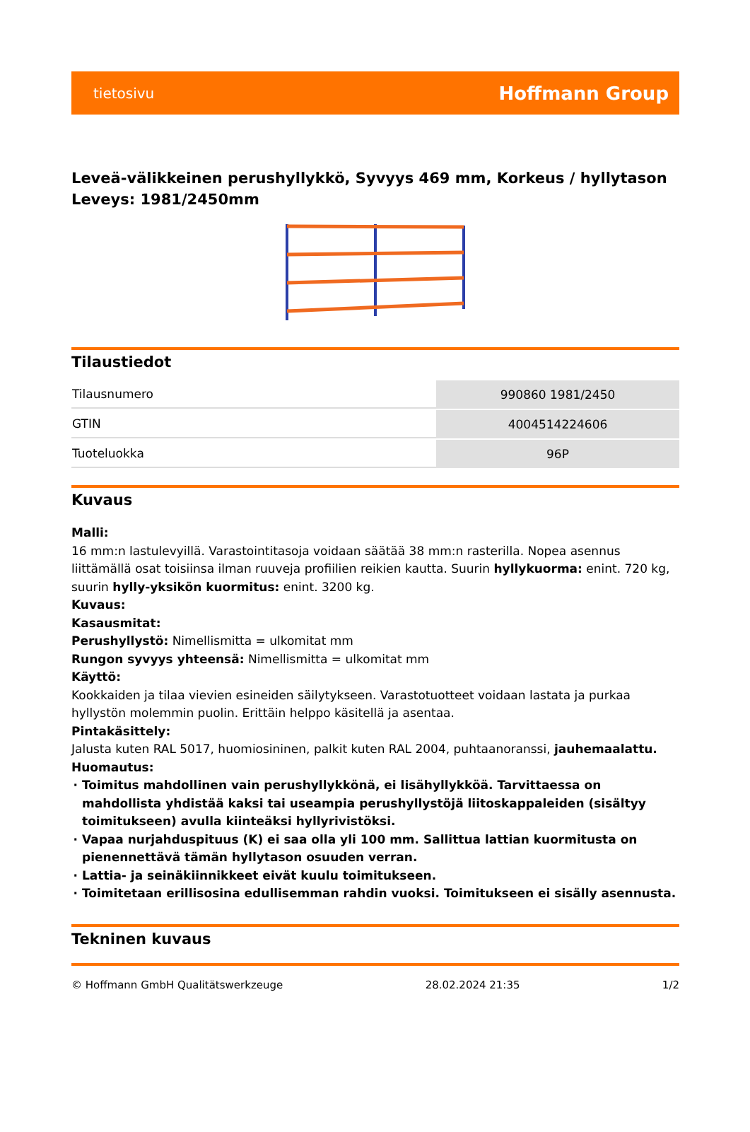tietosivu Hoffmann Group
Leveä-välikkeinen perushyllykkö, Syvyys 469 mm, Korkeus / hyllytason Leveys: 1981/2450mm
Tilaustiedot
| Tilausnumero | 990860 1981/2450 |
| GTIN | 4004514224606 |
| Tuoteluokka | 96P |
Kuvaus
Malli:
16 mm:n lastulevyillä. Varastointitasoja voidaan säätää 38 mm:n rasterilla. Nopea asennus liittämällä osat toisiinsa ilman ruuveja profiilien reikien kautta. Suurin hyllykuorma: enint. 720 kg, suurin hylly-yksikön kuormitus: enint. 3200 kg.
Kuvaus:
Kasausmitat:
Perushyllystö: Nimellismitta = ulkomitat mm
Rungon syvyys yhteensä: Nimellismitta = ulkomitat mm
Käyttö:
Kookkaiden ja tilaa vievien esineiden säilytykseen. Varastotuotteet voidaan lastata ja purkaa hyllystön molemmin puolin. Erittäin helppo käsitellä ja asentaa.
Pintakäsittely:
Jalusta kuten RAL 5017, huomiosininen, palkit kuten RAL 2004, puhtaanoranssi, jauhemaalattu.
Huomautus:
Toimitus mahdollinen vain perushyllykkönä, ei lisähyllykköä. Tarvittaessa on mahdollista yhdistää kaksi tai useampia perushyllystöjä liitoskappaleiden (sisältyy toimitukseen) avulla kiinteäksi hyllyrivistöksi.
Vapaa nurjahduspituus (K) ei saa olla yli 100 mm. Sallittua lattian kuormitusta on pienennettävä tämän hyllytason osuuden verran.
Lattia- ja seinäkiinnikkeet eivät kuulu toimitukseen.
Toimitetaan erillisosina edullisemman rahdin vuoksi. Toimitukseen ei sisälly asennusta.
Tekninen kuvaus
© Hoffmann GmbH Qualitätswerkzeuge 28.02.2024 21:35 1/2